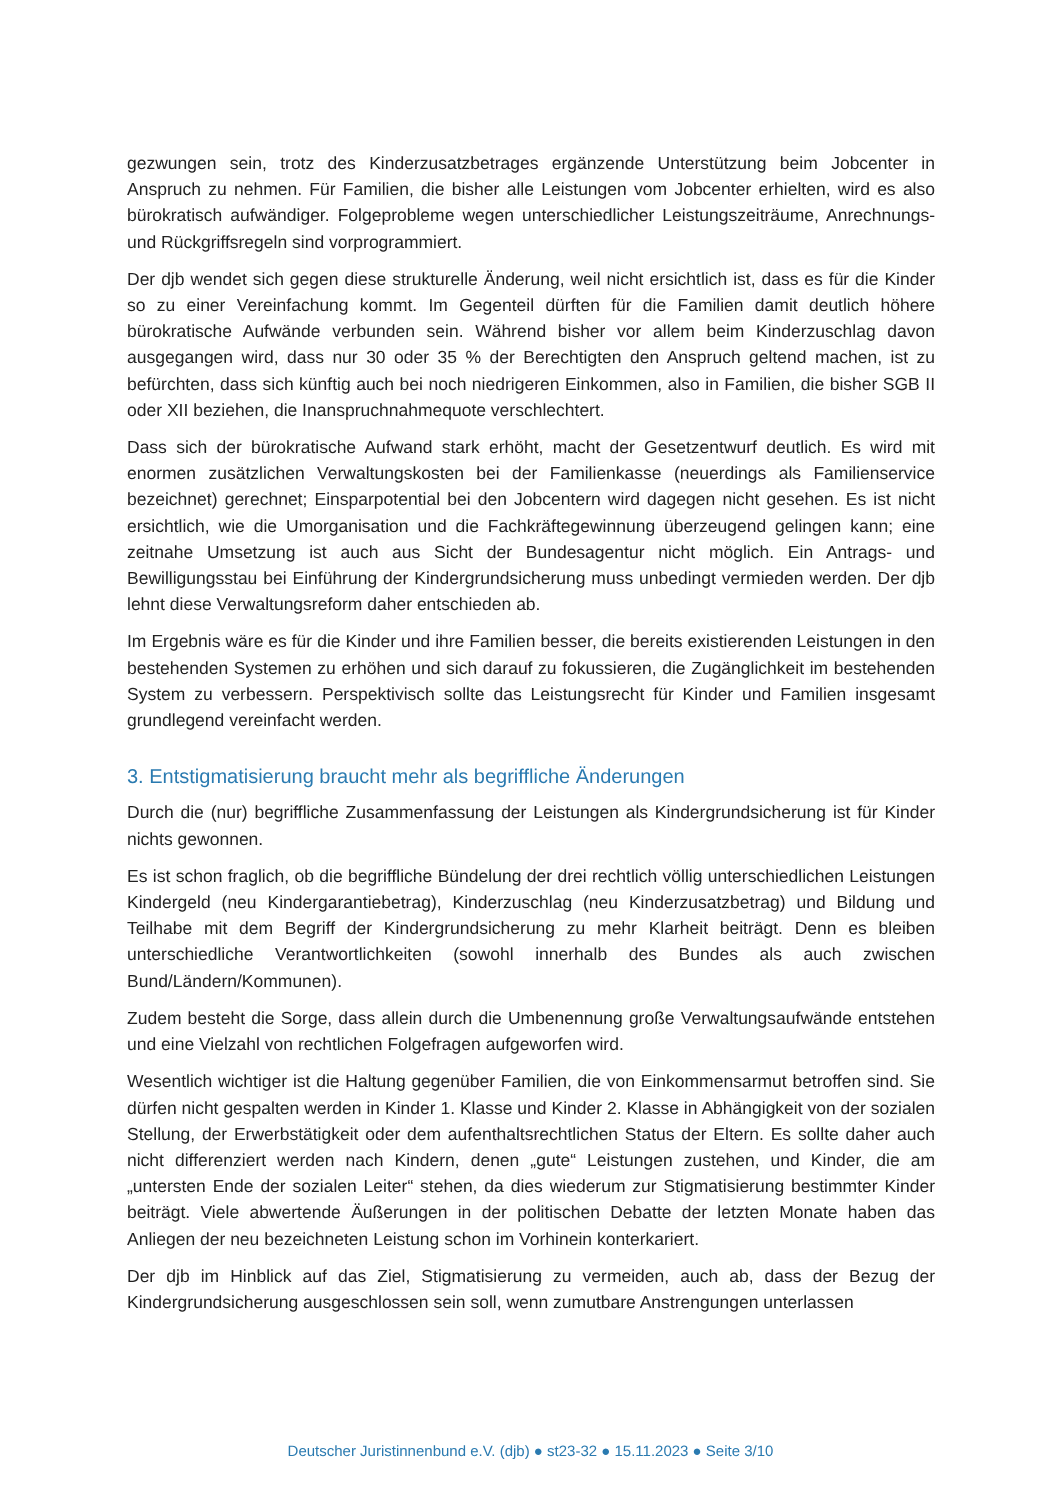gezwungen sein, trotz des Kinderzusatzbetrages ergänzende Unterstützung beim Jobcenter in Anspruch zu nehmen. Für Familien, die bisher alle Leistungen vom Jobcenter erhielten, wird es also bürokratisch aufwändiger. Folgeprobleme wegen unterschiedlicher Leistungszeiträume, Anrechnungs- und Rückgriffsregeln sind vorprogrammiert.
Der djb wendet sich gegen diese strukturelle Änderung, weil nicht ersichtlich ist, dass es für die Kinder so zu einer Vereinfachung kommt. Im Gegenteil dürften für die Familien damit deutlich höhere bürokratische Aufwände verbunden sein. Während bisher vor allem beim Kinderzuschlag davon ausgegangen wird, dass nur 30 oder 35 % der Berechtigten den Anspruch geltend machen, ist zu befürchten, dass sich künftig auch bei noch niedrigeren Einkommen, also in Familien, die bisher SGB II oder XII beziehen, die Inanspruchnahmequote verschlechtert.
Dass sich der bürokratische Aufwand stark erhöht, macht der Gesetzentwurf deutlich. Es wird mit enormen zusätzlichen Verwaltungskosten bei der Familienkasse (neuerdings als Familienservice bezeichnet) gerechnet; Einsparpotential bei den Jobcentern wird dagegen nicht gesehen. Es ist nicht ersichtlich, wie die Umorganisation und die Fachkräftegewinnung überzeugend gelingen kann; eine zeitnahe Umsetzung ist auch aus Sicht der Bundesagentur nicht möglich. Ein Antrags- und Bewilligungsstau bei Einführung der Kindergrundsicherung muss unbedingt vermieden werden. Der djb lehnt diese Verwaltungsreform daher entschieden ab.
Im Ergebnis wäre es für die Kinder und ihre Familien besser, die bereits existierenden Leistungen in den bestehenden Systemen zu erhöhen und sich darauf zu fokussieren, die Zugänglichkeit im bestehenden System zu verbessern. Perspektivisch sollte das Leistungsrecht für Kinder und Familien insgesamt grundlegend vereinfacht werden.
3. Entstigmatisierung braucht mehr als begriffliche Änderungen
Durch die (nur) begriffliche Zusammenfassung der Leistungen als Kindergrundsicherung ist für Kinder nichts gewonnen.
Es ist schon fraglich, ob die begriffliche Bündelung der drei rechtlich völlig unterschiedlichen Leistungen Kindergeld (neu Kindergarantiebetrag), Kinderzuschlag (neu Kinderzusatzbetrag) und Bildung und Teilhabe mit dem Begriff der Kindergrundsicherung zu mehr Klarheit beiträgt. Denn es bleiben unterschiedliche Verantwortlichkeiten (sowohl innerhalb des Bundes als auch zwischen Bund/Ländern/Kommunen).
Zudem besteht die Sorge, dass allein durch die Umbenennung große Verwaltungsaufwände entstehen und eine Vielzahl von rechtlichen Folgefragen aufgeworfen wird.
Wesentlich wichtiger ist die Haltung gegenüber Familien, die von Einkommensarmut betroffen sind. Sie dürfen nicht gespalten werden in Kinder 1. Klasse und Kinder 2. Klasse in Abhängigkeit von der sozialen Stellung, der Erwerbstätigkeit oder dem aufenthaltsrechtlichen Status der Eltern. Es sollte daher auch nicht differenziert werden nach Kindern, denen „gute“ Leistungen zustehen, und Kinder, die am „untersten Ende der sozialen Leiter“ stehen, da dies wiederum zur Stigmatisierung bestimmter Kinder beiträgt. Viele abwertende Äußerungen in der politischen Debatte der letzten Monate haben das Anliegen der neu bezeichneten Leistung schon im Vorhinein konterkariert.
Der djb im Hinblick auf das Ziel, Stigmatisierung zu vermeiden, auch ab, dass der Bezug der Kindergrundsicherung ausgeschlossen sein soll, wenn zumutbare Anstrengungen unterlassen
Deutscher Juristinnenbund e.V. (djb) ● st23-32 ● 15.11.2023 ● Seite 3/10